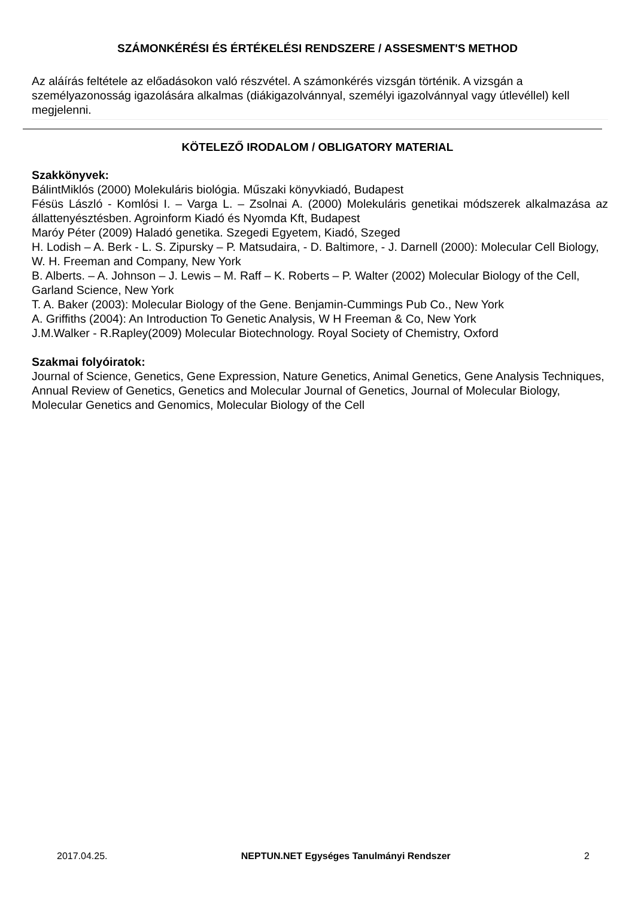SZÁMONKÉRÉSI ÉS ÉRTÉKELÉSI RENDSZERE / ASSESMENT'S METHOD
Az aláírás feltétele az előadásokon való részvétel. A számonkérés vizsgán történik. A vizsgán a személyazonosság igazolására alkalmas (diákigazolvánnyal, személyi igazolvánnyal vagy útlevéllel) kell megjelenni.
KÖTELEZŐ IRODALOM / OBLIGATORY MATERIAL
Szakkönyvek:
BálintMiklós (2000) Molekuláris biológia. Műszaki könyvkiadó, Budapest
Fésüs László - Komlósi I. – Varga L. – Zsolnai A. (2000) Molekuláris genetikai módszerek alkalmazása az állattenyésztésben. Agroinform Kiadó és Nyomda Kft, Budapest
Maróy Péter (2009) Haladó genetika. Szegedi Egyetem, Kiadó, Szeged
H. Lodish – A. Berk - L. S. Zipursky – P. Matsudaira, - D. Baltimore, - J. Darnell (2000): Molecular Cell Biology, W. H. Freeman and Company, New York
B. Alberts. – A. Johnson – J. Lewis – M. Raff – K. Roberts – P. Walter (2002) Molecular Biology of the Cell, Garland Science, New York
T. A. Baker (2003): Molecular Biology of the Gene. Benjamin-Cummings Pub Co., New York
A. Griffiths (2004): An Introduction To Genetic Analysis, W H Freeman & Co, New York
J.M.Walker - R.Rapley(2009) Molecular Biotechnology. Royal Society of Chemistry, Oxford
Szakmai folyóiratok:
Journal of Science, Genetics, Gene Expression, Nature Genetics, Animal Genetics, Gene Analysis Techniques, Annual Review of Genetics, Genetics and Molecular Journal of Genetics, Journal of Molecular Biology, Molecular Genetics and Genomics, Molecular Biology of the Cell
2017.04.25. NEPTUN.NET Egységes Tanulmányi Rendszer 2